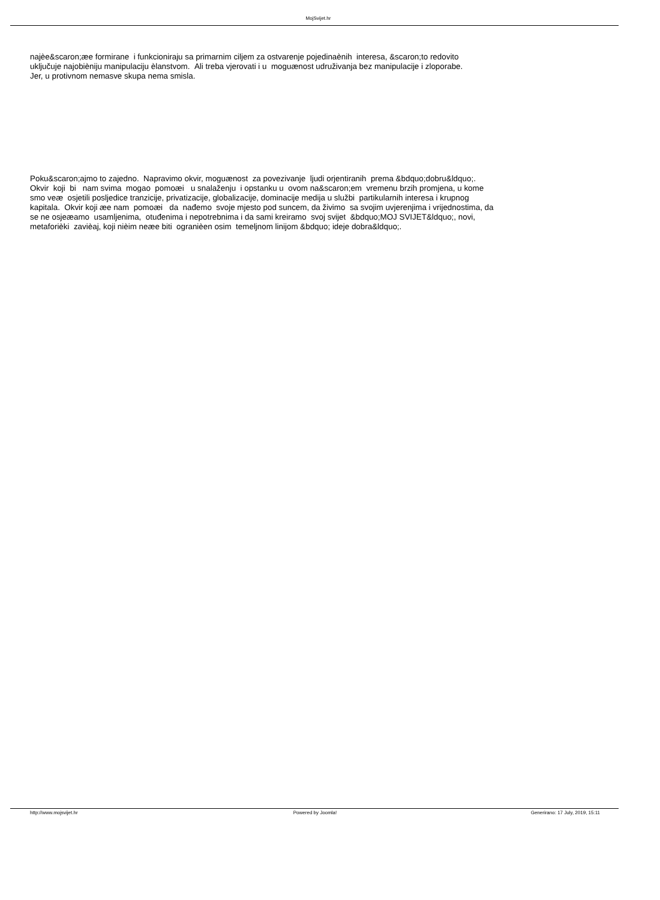MojSvijet.hr
najèe&scaron;æe formirane i funkcioniraju sa primarnim ciljem za ostvarenje pojedinaènih interesa, &scaron;to redovito
uključuje najobièniju manipulaciju èlanstvom. Ali treba vjerovati i u moguænost udruživanja bez manipulacije i zloporabe.
Jer, u protivnom nemasve skupa nema smisla.
Poku&scaron;ajmo to zajedno. Napravimo okvir, moguænost za povezivanje ljudi orjentiranih prema &bdquo;dobru&ldquo;.
Okvir koji bi nam svima mogao pomoæi u snalaženju i opstanku u ovom na&scaron;em vremenu brzih promjena, u kome
smo veæ osjetili posljedice tranzicije, privatizacije, globalizacije, dominacije medija u službi partikularnih interesa i krupnog
kapitala. Okvir koji æe nam pomoæi da nađemo svoje mjesto pod suncem, da živimo sa svojim uvjerenjima i vrijednostima, da
se ne osjeæamo usamljenima, otuđenima i nepotrebnima i da sami kreiramo svoj svijet &bdquo;MOJ SVIJET&ldquo;, novi,
metaforièki zavièaj, koji nièim neæe biti ogranièen osim temeljnom linijom &bdquo; ideje dobra&ldquo;.
http://www.mojsvijet.hr Powered by Joomla! Generirano: 17 July, 2019, 15:11